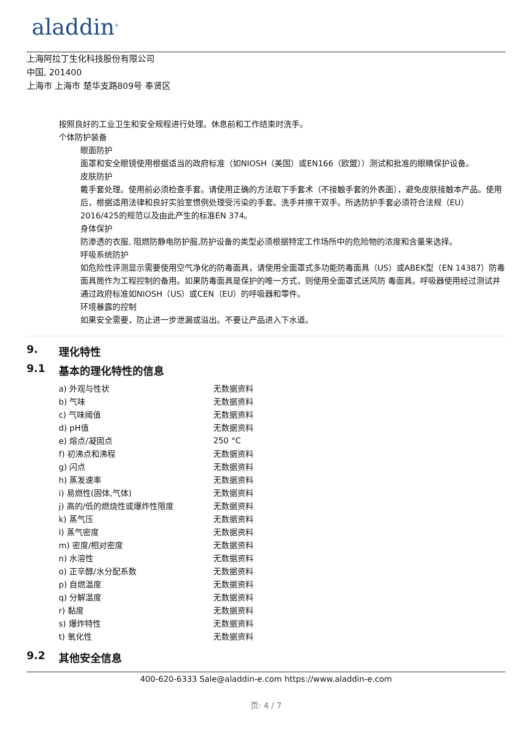aladdin<sup>®</sup>
上海阿拉丁生化科技股份有限公司
中国, 201400
上海市 上海市 楚华支路809号 奉贤区
按照良好的工业卫生和安全规程进行处理。休息前和工作结束时洗手。
个体防护装备
眼面防护
面罩和安全眼镜使用根据适当的政府标准（如NIOSH（美国）或EN166（欧盟））测试和批准的眼睛保护设备。
皮肤防护
戴手套处理。使用前必须检查手套。请使用正确的方法取下手套术（不接触手套的外表面），避免皮肤接触本产品。使用后，根据适用法律和良好实验室惯例处理受污染的手套。洗手并擦干双手。所选防护手套必须符合法规（EU）2016/425的规范以及由此产生的标准EN 374。
身体保护
防渗透的衣服, 阻燃防静电防护服,防护设备的类型必须根据特定工作场所中的危险物的浓度和含量来选择。
呼吸系统防护
如危险性评测显示需要使用空气净化的防毒面具，请使用全面罩式多功能防毒面具（US）或ABEK型（EN 14387）防毒面具筒作为工程控制的备用。如果防毒面具是保护的唯一方式，则使用全面罩式送风防 毒面具。呼吸器使用经过测试并通过政府标准如NIOSH（US）或CEN（EU）的呼吸器和零件。
环境暴露的控制
如果安全需要，防止进一步泄漏或溢出。不要让产品进入下水道。
9. 理化特性
9.1 基本的理化特性的信息
| a) 外观与性状 | 无数据资料 |
| b) 气味 | 无数据资料 |
| c) 气味阈值 | 无数据资料 |
| d) pH值 | 无数据资料 |
| e) 熔点/凝固点 | 250 °C |
| f) 初沸点和沸程 | 无数据资料 |
| g) 闪点 | 无数据资料 |
| h) 蒸发速率 | 无数据资料 |
| i) 易燃性(固体,气体) | 无数据资料 |
| j) 高的/低的燃烧性或爆炸性限度 | 无数据资料 |
| k) 蒸气压 | 无数据资料 |
| l) 蒸气密度 | 无数据资料 |
| m) 密度/相对密度 | 无数据资料 |
| n) 水溶性 | 无数据资料 |
| o) 正辛醇/水分配系数 | 无数据资料 |
| p) 自燃温度 | 无数据资料 |
| q) 分解温度 | 无数据资料 |
| r) 黏度 | 无数据资料 |
| s) 爆炸特性 | 无数据资料 |
| t) 氧化性 | 无数据资料 |
9.2 其他安全信息
400-620-6333 Sale@aladdin-e.com https://www.aladdin-e.com
页: 4 / 7